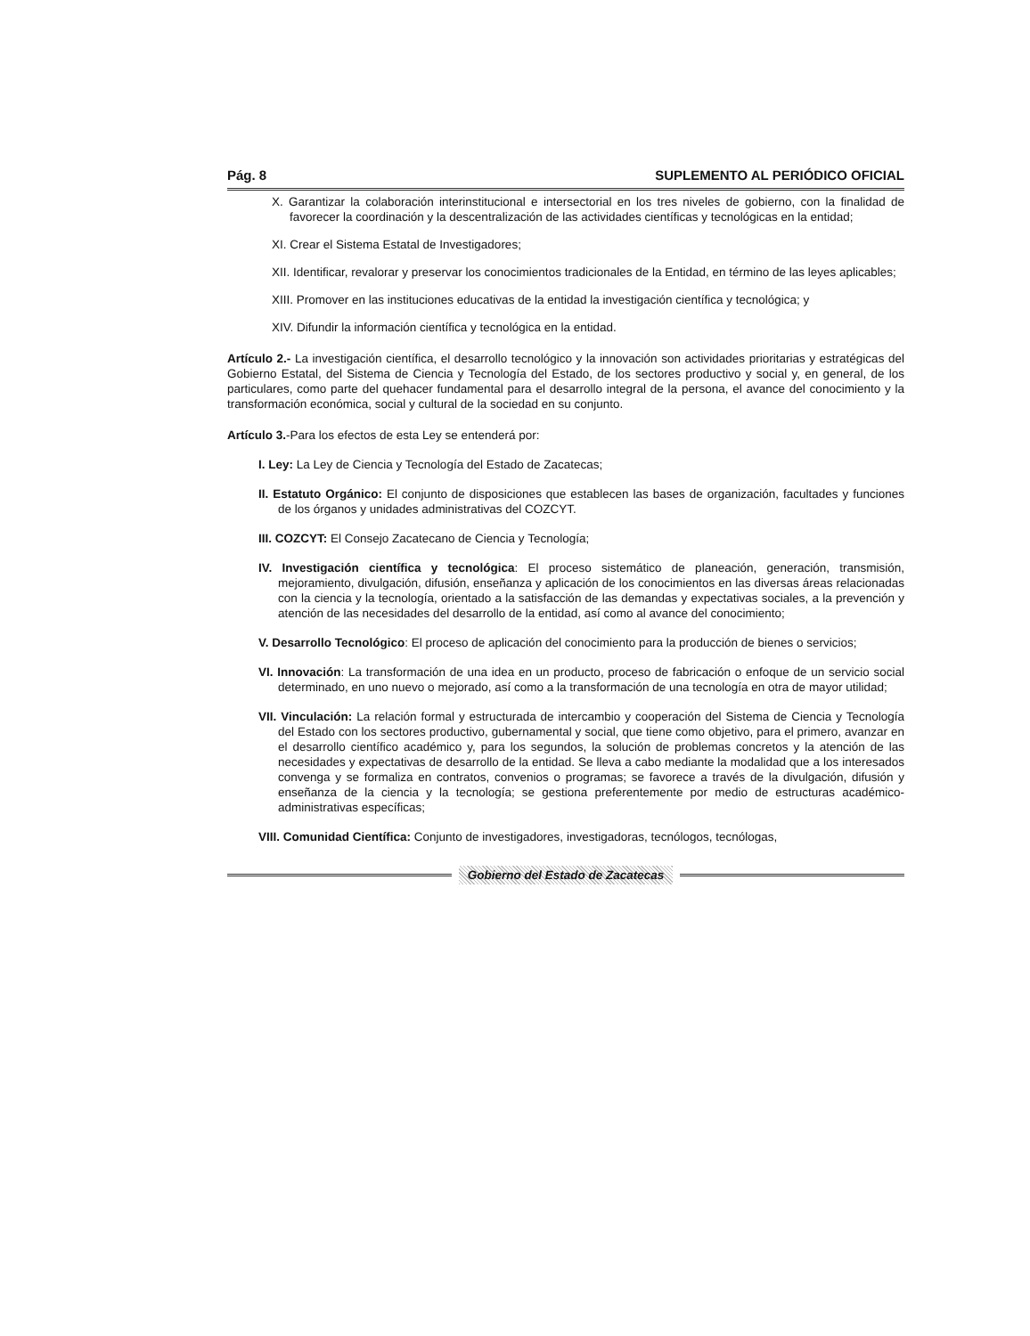Pág. 8 SUPLEMENTO AL PERIÓDICO OFICIAL
X. Garantizar la colaboración interinstitucional e intersectorial en los tres niveles de gobierno, con la finalidad de favorecer la coordinación y la descentralización de las actividades científicas y tecnológicas en la entidad;
XI. Crear el Sistema Estatal de Investigadores;
XII. Identificar, revalorar y preservar los conocimientos tradicionales de la Entidad, en término de las leyes aplicables;
XIII. Promover en las instituciones educativas de la entidad la investigación científica y tecnológica; y
XIV. Difundir la información científica y tecnológica en la entidad.
Artículo 2.- La investigación científica, el desarrollo tecnológico y la innovación son actividades prioritarias y estratégicas del Gobierno Estatal, del Sistema de Ciencia y Tecnología del Estado, de los sectores productivo y social y, en general, de los particulares, como parte del quehacer fundamental para el desarrollo integral de la persona, el avance del conocimiento y la transformación económica, social y cultural de la sociedad en su conjunto.
Artículo 3.-Para los efectos de esta Ley se entenderá por:
I. Ley: La Ley de Ciencia y Tecnología del Estado de Zacatecas;
II. Estatuto Orgánico: El conjunto de disposiciones que establecen las bases de organización, facultades y funciones de los órganos y unidades administrativas del COZCYT.
III. COZCYT: El Consejo Zacatecano de Ciencia y Tecnología;
IV. Investigación científica y tecnológica: El proceso sistemático de planeación, generación, transmisión, mejoramiento, divulgación, difusión, enseñanza y aplicación de los conocimientos en las diversas áreas relacionadas con la ciencia y la tecnología, orientado a la satisfacción de las demandas y expectativas sociales, a la prevención y atención de las necesidades del desarrollo de la entidad, así como al avance del conocimiento;
V. Desarrollo Tecnológico: El proceso de aplicación del conocimiento para la producción de bienes o servicios;
VI. Innovación: La transformación de una idea en un producto, proceso de fabricación o enfoque de un servicio social determinado, en uno nuevo o mejorado, así como a la transformación de una tecnología en otra de mayor utilidad;
VII. Vinculación: La relación formal y estructurada de intercambio y cooperación del Sistema de Ciencia y Tecnología del Estado con los sectores productivo, gubernamental y social, que tiene como objetivo, para el primero, avanzar en el desarrollo científico académico y, para los segundos, la solución de problemas concretos y la atención de las necesidades y expectativas de desarrollo de la entidad. Se lleva a cabo mediante la modalidad que a los interesados convenga y se formaliza en contratos, convenios o programas; se favorece a través de la divulgación, difusión y enseñanza de la ciencia y la tecnología; se gestiona preferentemente por medio de estructuras académico-administrativas específicas;
VIII. Comunidad Científica: Conjunto de investigadores, investigadoras, tecnólogos, tecnólogas,
Gobierno del Estado de Zacatecas